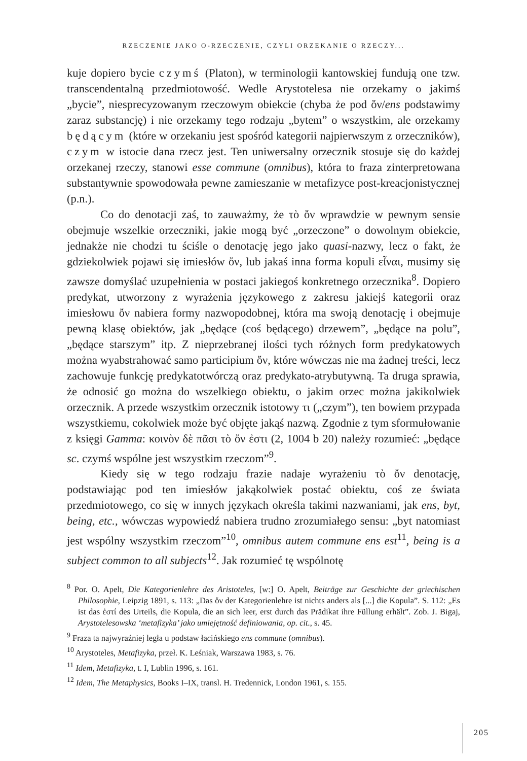RZECZENIE JAKO O-RZECZENIE, CZYLI ORZEKANIE O RZECZY...
kuje dopiero bycie czymś (Platon), w terminologii kantowskiej fundują one tzw. transcendentalną przedmiotowość. Wedle Arystotelesa nie orzekamy o jakimś „bycie”, niesprecyzowanym rzeczowym obiekcie (chyba że pod ὄν/ens podstawimy zaraz substancję) i nie orzekamy tego rodzaju „bytem” o wszystkim, ale orzekamy będącym (które w orzekaniu jest spośród kategorii najpierwszym z orzeczników), czym w istocie dana rzecz jest. Ten uniwersalny orzecznik stosuje się do każdej orzekanej rzeczy, stanowi esse commune (omnibus), która to fraza zinterpretowana substantywnie spowodowała pewne zamieszanie w metafizyce post-kreacjonistycznej (p.n.).
Co do denotacji zaś, to zauważmy, że τὸ ὄν wprawdzie w pewnym sensie obejmuje wszelkie orzeczniki, jakie mogą być „orzeczone” o dowolnym obiekcie, jednakże nie chodzi tu ściśle o denotację jego jako quasi-nazwy, lecz o fakt, że gdziekolwiek pojawi się imiesłów ὄν, lub jakaś inna forma kopuli εἶναι, musimy się zawsze domyślać uzupełnienia w postaci jakiegoś konkretnego orzecznika<sup>8</sup>. Dopiero predykat, utworzony z wyrażenia językowego z zakresu jakiejś kategorii oraz imiesłowu ὄν nabiera formy nazwopodobnej, która ma swoją denotację i obejmuje pewną klasę obiektów, jak „będące (coś będącego) drzewem”, „będące na polu”, „będące starszym” itp. Z nieprzebranej ilości tych różnych form predykatowych można wyabstrahować samo participium ὄν, które wówczas nie ma żadnej treści, lecz zachowuje funkcję predykatotwórczą oraz predykato-atrybutywną. Ta druga sprawia, że odnosić go można do wszelkiego obiektu, o jakim orzec można jakikolwiek orzecznik. A przede wszystkim orzecznik istotowy τι („czym”), ten bowiem przypada wszystkiemu, cokolwiek może być objęte jakąś nazwą. Zgodnie z tym sformułowanie z księgi Gamma: κοινὸν δὲ πᾶσι τὸ ὄν ἐστι (2, 1004 b 20) należy rozumieć: „będące sc. czymś wspólne jest wszystkim rzeczom”<sup>9</sup>.
Kiedy się w tego rodzaju frazie nadaje wyrażeniu τὸ ὄν denotację, podstawiając pod ten imiesłów jakąkolwiek postać obiektu, coś ze świata przedmiotowego, co się w innych językach określa takimi nazwaniami, jak ens, byt, being, etc., wówczas wypowiedź nabiera trudno zrozumiałego sensu: „byt natomiast jest wspólny wszystkim rzeczom”<sup>10</sup>, omnibus autem commune ens est<sup>11</sup>, being is a subject common to all subjects<sup>12</sup>. Jak rozumieć tę wspólnotę
<sup>8</sup> Por. O. Apelt, Die Kategorienlehre des Aristoteles, [w:] O. Apelt, Beiträge zur Geschichte der griechischen Philosophie, Leipzig 1891, s. 113: „Das ὄν der Kategorienlehre ist nichts anders als [...] die Kopula”. S. 112: „Es ist das ἐστί des Urteils, die Kopula, die an sich leer, erst durch das Prädikat ihre Füllung erhält”. Zob. J. Bigaj, Arystotelesowska ‘metafizyka’ jako umiejętność definiowania, op. cit., s. 45.
<sup>9</sup> Fraza ta najwyraźniej legła u podstaw łacińskiego ens commune (omnibus).
<sup>10</sup> Arystoteles, Metafizyka, przeł. K. Leśniak, Warszawa 1983, s. 76.
<sup>11</sup> Idem, Metafizyka, t. I, Lublin 1996, s. 161.
<sup>12</sup> Idem, The Metaphysics, Books I–IX, transl. H. Tredennick, London 1961, s. 155.
205